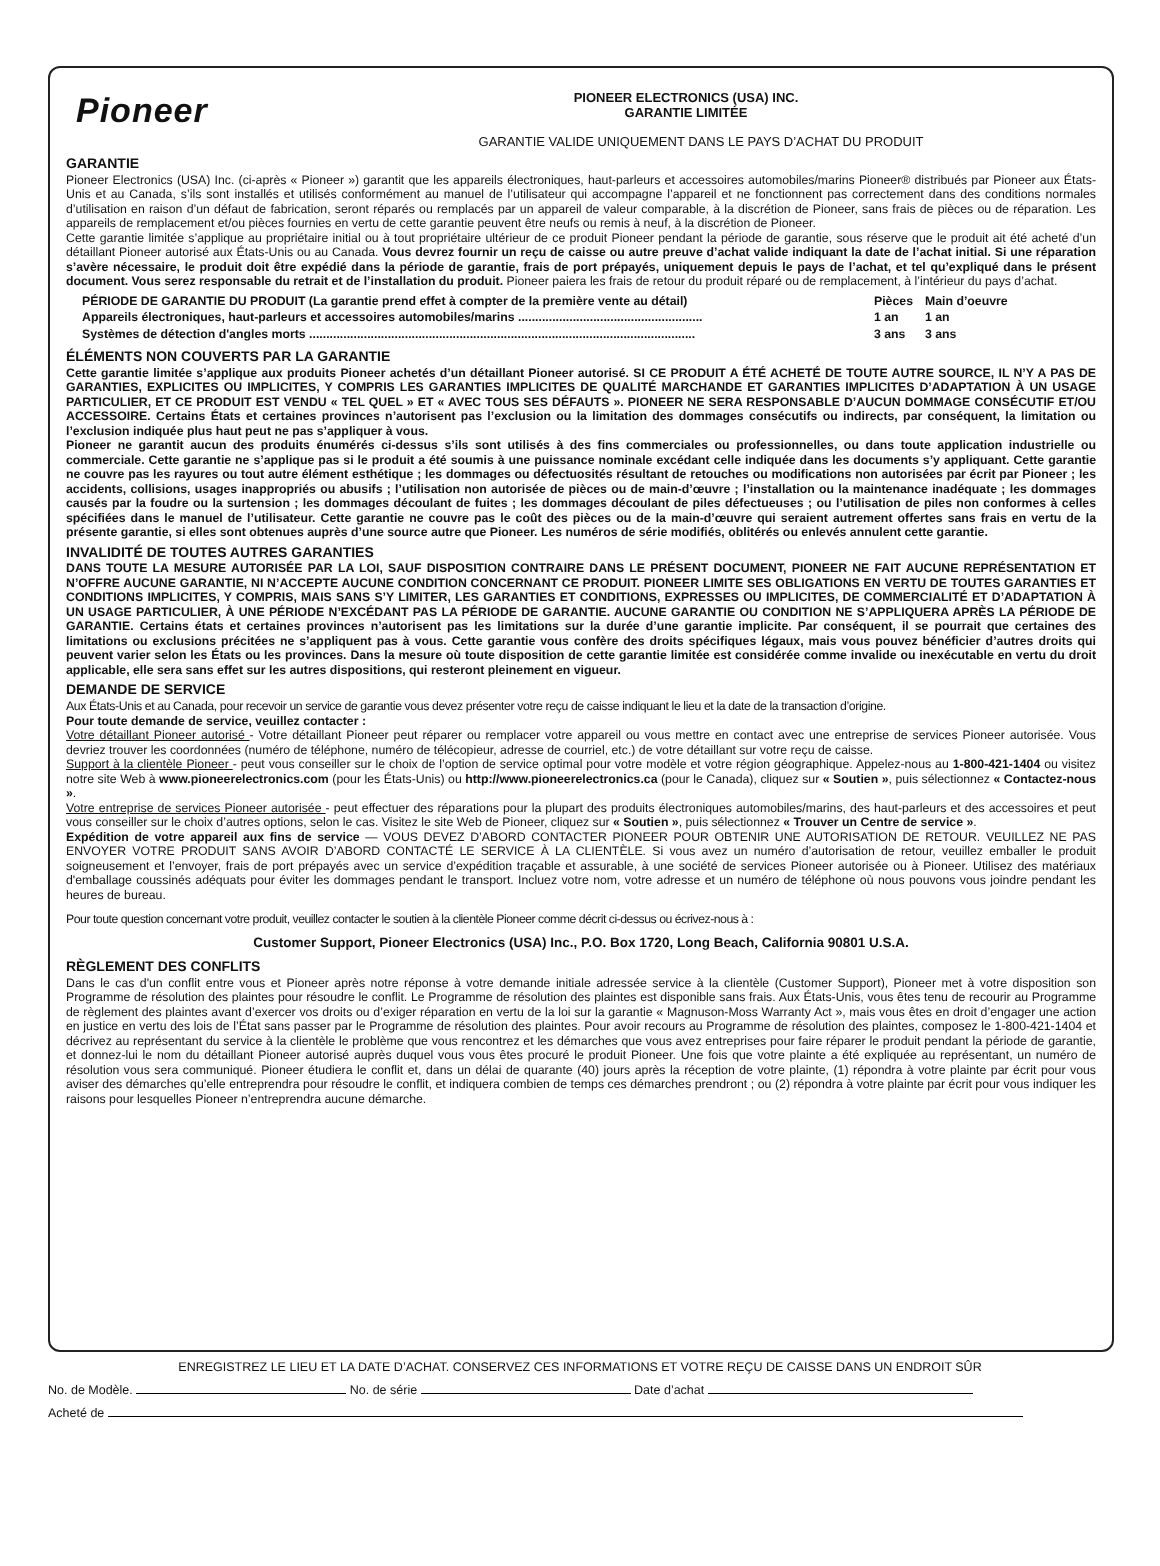Pioneer
PIONEER ELECTRONICS (USA) INC.
GARANTIE LIMITÉE
GARANTIE VALIDE UNIQUEMENT DANS LE PAYS D’ACHAT DU PRODUIT
GARANTIE
Pioneer Electronics (USA) Inc. (ci-après « Pioneer ») garantit que les appareils électroniques, haut-parleurs et accessoires automobiles/marins Pioneer® distribués par Pioneer aux États-Unis et au Canada, s’ils sont installés et utilisés conformément au manuel de l’utilisateur qui accompagne l’appareil et ne fonctionnent pas correctement dans des conditions normales d’utilisation en raison d’un défaut de fabrication, seront réparés ou remplacés par un appareil de valeur comparable, à la discrétion de Pioneer, sans frais de pièces ou de réparation. Les appareils de remplacement et/ou pièces fournies en vertu de cette garantie peuvent être neufs ou remis à neuf, à la discrétion de Pioneer.
Cette garantie limitée s’applique au propriétaire initial ou à tout propriétaire ultérieur de ce produit Pioneer pendant la période de garantie, sous réserve que le produit ait été acheté d’un détaillant Pioneer autorisé aux États-Unis ou au Canada. Vous devrez fournir un reçu de caisse ou autre preuve d’achat valide indiquant la date de l’achat initial. Si une réparation s’avère nécessaire, le produit doit être expédié dans la période de garantie, frais de port prépayés, uniquement depuis le pays de l’achat, et tel qu’expliqué dans le présent document. Vous serez responsable du retrait et de l’installation du produit. Pioneer paiera les frais de retour du produit réparé ou de remplacement, à l’intérieur du pays d’achat.
| PÉRIODE DE GARANTIE DU PRODUIT (La garantie prend effet à compter de la première vente au détail) | Pièces | Main d’oeuvre |
| --- | --- | --- |
| Appareils électroniques, haut-parleurs et accessoires automobiles/marins ...................................................... | 1 an | 1 an |
| Systèmes de détection d'angles morts ................................................................................................................. | 3 ans | 3 ans |
ÉLÉMENTS NON COUVERTS PAR LA GARANTIE
Cette garantie limitée s’applique aux produits Pioneer achetés d’un détaillant Pioneer autorisé. SI CE PRODUIT A ÉTÉ ACHETÉ DE TOUTE AUTRE SOURCE, IL N’Y A PAS DE GARANTIES, EXPLICITES OU IMPLICITES, Y COMPRIS LES GARANTIES IMPLICITES DE QUALITÉ MARCHANDE ET GARANTIES IMPLICITES D’ADAPTATION À UN USAGE PARTICULIER, ET CE PRODUIT EST VENDU « TEL QUEL » ET « AVEC TOUS SES DÉFAUTS ». PIONEER NE SERA RESPONSABLE D’AUCUN DOMMAGE CONSÉCUTIF ET/OU ACCESSOIRE. Certains États et certaines provinces n’autorisent pas l’exclusion ou la limitation des dommages consécutifs ou indirects, par conséquent, la limitation ou l’exclusion indiquée plus haut peut ne pas s’appliquer à vous.
Pioneer ne garantit aucun des produits énumérés ci-dessus s’ils sont utilisés à des fins commerciales ou professionnelles, ou dans toute application industrielle ou commerciale. Cette garantie ne s’applique pas si le produit a été soumis à une puissance nominale excédant celle indiquée dans les documents s’y appliquant. Cette garantie ne couvre pas les rayures ou tout autre élément esthétique ; les dommages ou défectuosités résultant de retouches ou modifications non autorisées par écrit par Pioneer ; les accidents, collisions, usages inappropriés ou abusifs ; l’utilisation non autorisée de pièces ou de main-d’œuvre ; l’installation ou la maintenance inadéquate ; les dommages causés par la foudre ou la surtension ; les dommages découlant de fuites ; les dommages découlant de piles défectueuses ; ou l’utilisation de piles non conformes à celles spécifiées dans le manuel de l’utilisateur. Cette garantie ne couvre pas le coût des pièces ou de la main-d’œuvre qui seraient autrement offertes sans frais en vertu de la présente garantie, si elles sont obtenues auprès d’une source autre que Pioneer. Les numéros de série modifiés, oblitérés ou enlevés annulent cette garantie.
INVALIDITÉ DE TOUTES AUTRES GARANTIES
DANS TOUTE LA MESURE AUTORISÉE PAR LA LOI, SAUF DISPOSITION CONTRAIRE DANS LE PRÉSENT DOCUMENT, PIONEER NE FAIT AUCUNE REPRÉSENTATION ET N’OFFRE AUCUNE GARANTIE, NI N’ACCEPTE AUCUNE CONDITION CONCERNANT CE PRODUIT. PIONEER LIMITE SES OBLIGATIONS EN VERTU DE TOUTES GARANTIES ET CONDITIONS IMPLICITES, Y COMPRIS, MAIS SANS S’Y LIMITER, LES GARANTIES ET CONDITIONS, EXPRESSES OU IMPLICITES, DE COMMERCIALITÉ ET D’ADAPTATION À UN USAGE PARTICULIER, À UNE PÉRIODE N’EXCÉDANT PAS LA PÉRIODE DE GARANTIE. AUCUNE GARANTIE OU CONDITION NE S’APPLIQUERA APRÈS LA PÉRIODE DE GARANTIE. Certains états et certaines provinces n’autorisent pas les limitations sur la durée d’une garantie implicite. Par conséquent, il se pourrait que certaines des limitations ou exclusions précitées ne s’appliquent pas à vous. Cette garantie vous confère des droits spécifiques légaux, mais vous pouvez bénéficier d’autres droits qui peuvent varier selon les États ou les provinces. Dans la mesure où toute disposition de cette garantie limitée est considérée comme invalide ou inexécutable en vertu du droit applicable, elle sera sans effet sur les autres dispositions, qui resteront pleinement en vigueur.
DEMANDE DE SERVICE
Aux États-Unis et au Canada, pour recevoir un service de garantie vous devez présenter votre reçu de caisse indiquant le lieu et la date de la transaction d’origine.
Pour toute demande de service, veuillez contacter :
Votre détaillant Pioneer autorisé - Votre détaillant Pioneer peut réparer ou remplacer votre appareil ou vous mettre en contact avec une entreprise de services Pioneer autorisée. Vous devriez trouver les coordonnées (numéro de téléphone, numéro de télécopieur, adresse de courriel, etc.) de votre détaillant sur votre reçu de caisse.
Support à la clientèle Pioneer - peut vous conseiller sur le choix de l’option de service optimal pour votre modèle et votre région géographique. Appelez-nous au 1-800-421-1404 ou visitez notre site Web à www.pioneerelectronics.com (pour les États-Unis) ou http://www.pioneerelectronics.ca (pour le Canada), cliquez sur « Soutien », puis sélectionnez « Contactez-nous ».
Votre entreprise de services Pioneer autorisée - peut effectuer des réparations pour la plupart des produits électroniques automobiles/marins, des haut-parleurs et des accessoires et peut vous conseiller sur le choix d’autres options, selon le cas. Visitez le site Web de Pioneer, cliquez sur « Soutien », puis sélectionnez « Trouver un Centre de service ».
Expédition de votre appareil aux fins de service — VOUS DEVEZ D’ABORD CONTACTER PIONEER POUR OBTENIR UNE AUTORISATION DE RETOUR. VEUILLEZ NE PAS ENVOYER VOTRE PRODUIT SANS AVOIR D’ABORD CONTACTÉ LE SERVICE À LA CLIENTÈLE. Si vous avez un numéro d’autorisation de retour, veuillez emballer le produit soigneusement et l’envoyer, frais de port prépayés avec un service d’expédition traçable et assurable, à une société de services Pioneer autorisée ou à Pioneer. Utilisez des matériaux d'emballage coussinés adéquats pour éviter les dommages pendant le transport. Incluez votre nom, votre adresse et un numéro de téléphone où nous pouvons vous joindre pendant les heures de bureau.
Pour toute question concernant votre produit, veuillez contacter le soutien à la clientèle Pioneer comme décrit ci-dessus ou écrivez-nous à :
Customer Support, Pioneer Electronics (USA) Inc., P.O. Box 1720, Long Beach, California 90801 U.S.A.
RÈGLEMENT DES CONFLITS
Dans le cas d'un conflit entre vous et Pioneer après notre réponse à votre demande initiale adressée service à la clientèle (Customer Support), Pioneer met à votre disposition son Programme de résolution des plaintes pour résoudre le conflit. Le Programme de résolution des plaintes est disponible sans frais. Aux États-Unis, vous êtes tenu de recourir au Programme de règlement des plaintes avant d’exercer vos droits ou d’exiger réparation en vertu de la loi sur la garantie « Magnuson-Moss Warranty Act », mais vous êtes en droit d’engager une action en justice en vertu des lois de l’État sans passer par le Programme de résolution des plaintes. Pour avoir recours au Programme de résolution des plaintes, composez le 1-800-421-1404 et décrivez au représentant du service à la clientèle le problème que vous rencontrez et les démarches que vous avez entreprises pour faire réparer le produit pendant la période de garantie, et donnez-lui le nom du détaillant Pioneer autorisé auprès duquel vous vous êtes procuré le produit Pioneer. Une fois que votre plainte a été expliquée au représentant, un numéro de résolution vous sera communiqué. Pioneer étudiera le conflit et, dans un délai de quarante (40) jours après la réception de votre plainte, (1) répondra à votre plainte par écrit pour vous aviser des démarches qu’elle entreprendra pour résoudre le conflit, et indiquera combien de temps ces démarches prendront ; ou (2) répondra à votre plainte par écrit pour vous indiquer les raisons pour lesquelles Pioneer n’entreprendra aucune démarche.
ENREGISTREZ LE LIEU ET LA DATE D’ACHAT. CONSERVEZ CES INFORMATIONS ET VOTRE REÇU DE CAISSE DANS UN ENDROIT SÛR
No. de Modèle. No. de série Date d’achat
Acheté de